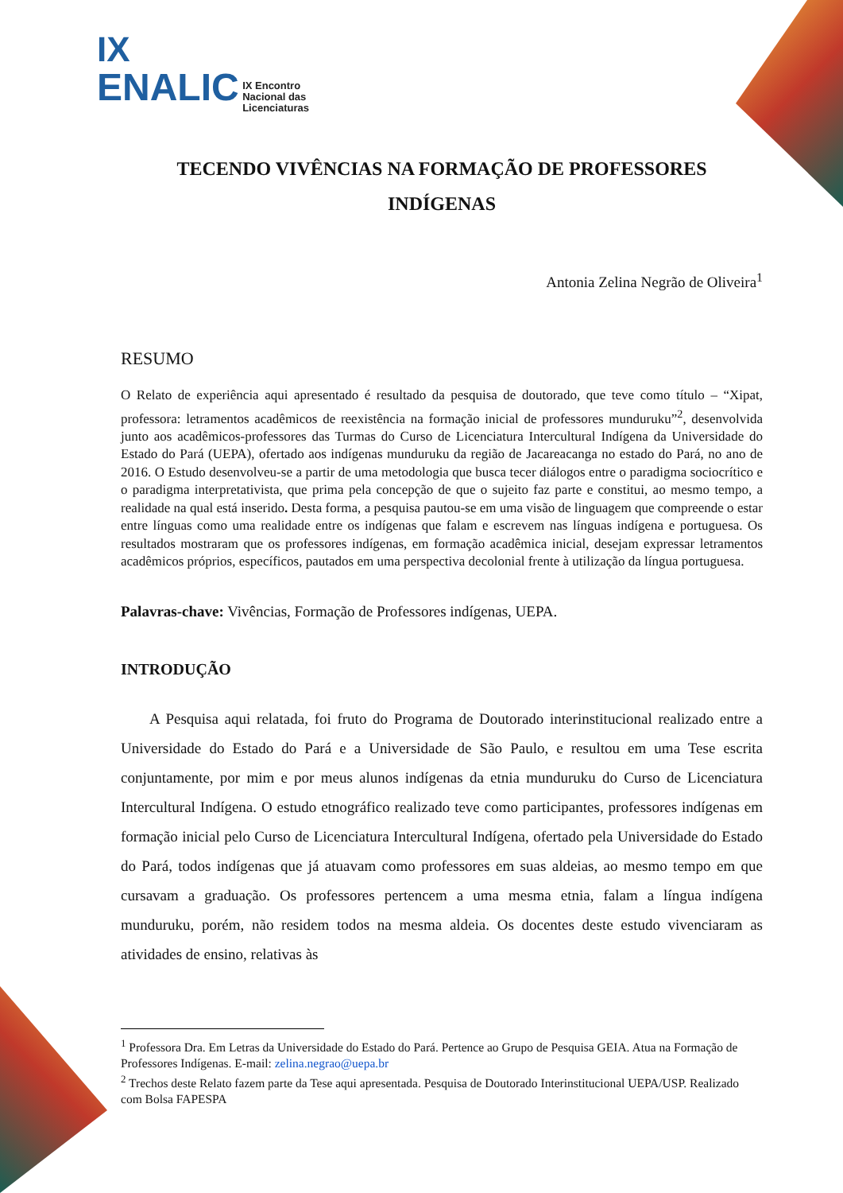IX
ENALIC IX Encontro
Nacional das
Licenciaturas
TECENDO VIVÊNCIAS NA FORMAÇÃO DE PROFESSORES INDÍGENAS
Antonia Zelina Negrão de Oliveira<sup>1</sup>
RESUMO
O Relato de experiência aqui apresentado é resultado da pesquisa de doutorado, que teve como título – “Xipat, professora: letramentos acadêmicos de reexistência na formação inicial de professores munduruku”<sup>2</sup>, desenvolvida junto aos acadêmicos-professores das Turmas do Curso de Licenciatura Intercultural Indígena da Universidade do Estado do Pará (UEPA), ofertado aos indígenas munduruku da região de Jacareacanga no estado do Pará, no ano de 2016. O Estudo desenvolveu-se a partir de uma metodologia que busca tecer diálogos entre o paradigma sociocrítico e o paradigma interpretativista, que prima pela concepção de que o sujeito faz parte e constitui, ao mesmo tempo, a realidade na qual está inserido. Desta forma, a pesquisa pautou-se em uma visão de linguagem que compreende o estar entre línguas como uma realidade entre os indígenas que falam e escrevem nas línguas indígena e portuguesa. Os resultados mostraram que os professores indígenas, em formação acadêmica inicial, desejam expressar letramentos acadêmicos próprios, específicos, pautados em uma perspectiva decolonial frente à utilização da língua portuguesa.
Palavras-chave: Vivências, Formação de Professores indígenas, UEPA.
INTRODUÇÃO
A Pesquisa aqui relatada, foi fruto do Programa de Doutorado interinstitucional realizado entre a Universidade do Estado do Pará e a Universidade de São Paulo, e resultou em uma Tese escrita conjuntamente, por mim e por meus alunos indígenas da etnia munduruku do Curso de Licenciatura Intercultural Indígena. O estudo etnográfico realizado teve como participantes, professores indígenas em formação inicial pelo Curso de Licenciatura Intercultural Indígena, ofertado pela Universidade do Estado do Pará, todos indígenas que já atuavam como professores em suas aldeias, ao mesmo tempo em que cursavam a graduação. Os professores pertencem a uma mesma etnia, falam a língua indígena munduruku, porém, não residem todos na mesma aldeia. Os docentes deste estudo vivenciaram as atividades de ensino, relativas às
<sup>1</sup> Professora Dra. Em Letras da Universidade do Estado do Pará. Pertence ao Grupo de Pesquisa GEIA. Atua na Formação de Professores Indígenas. E-mail: zelina.negrao@uepa.br
<sup>2</sup> Trechos deste Relato fazem parte da Tese aqui apresentada. Pesquisa de Doutorado Interinstitucional UEPA/USP. Realizado com Bolsa FAPESPA